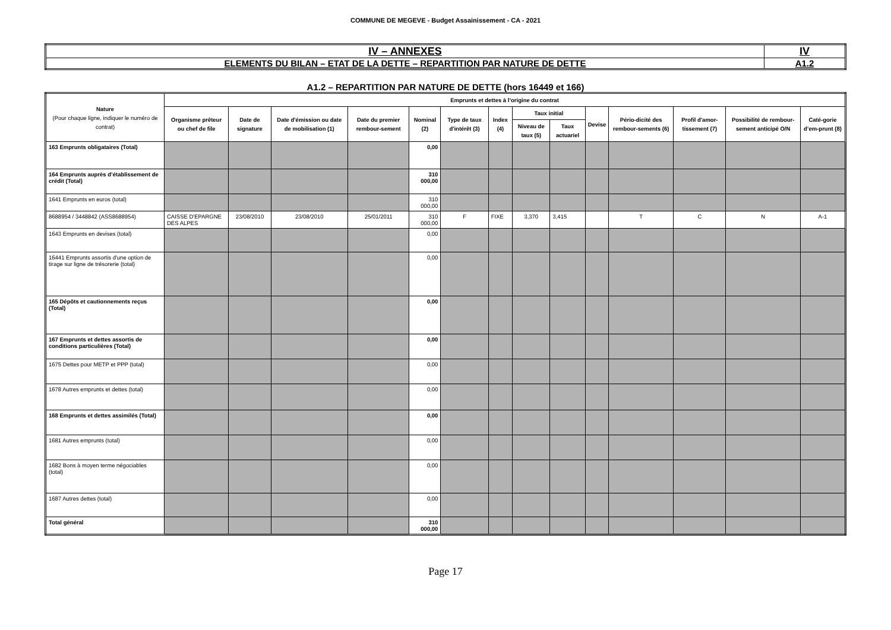COMMUNE DE MEGEVE - Budget Assainissement - CA - 2021
| IV – ANNEXES | IV |
| ELEMENTS DU BILAN – ETAT DE LA DETTE – REPARTITION PAR NATURE DE DETTE | A1.2 |
A1.2 – REPARTITION PAR NATURE DE DETTE (hors 16449 et 166)
| Nature (Pour chaque ligne, indiquer le numéro de contrat) | Emprunts et dettes à l’origine du contrat | | | | | | | | | | | | | |
| --- | --- | --- | --- | --- | --- | --- | --- | --- | --- | --- | --- | --- | --- | --- |
| | Organisme prêteur ou chef de file | Date de signature | Date d'émission ou date de mobilisation (1) | Date du premier rembour-sement | Nominal (2) | Type de taux d'intérêt (3) | Index (4) | Taux initial | | Devise | Pério-dicité des rembour-sements (6) | Profil d'amor-tissement (7) | Possibilité de rembour-sement anticipé O/N | Caté-gorie d’em-prunt (8) |
| | | | | | | | | Niveau de taux (5) | Taux actuariel | | | | | |
| 163 Emprunts obligataires (Total) | | | | | 0,00 | | | | | | | | | |
| 164 Emprunts auprès d’établissement de crédit (Total) | | | | | 310 000,00 | | | | | | | | | |
| 1641 Emprunts en euros (total) | | | | | 310 000,00 | | | | | | | | | |
| 8688954 / 3448842 (ASS8688954) | CAISSE D'EPARGNE DES ALPES | 23/08/2010 | 23/08/2010 | 25/01/2011 | 310 000,00 | F | FIXE | 3,370 | 3,415 | | T | C | N | A-1 |
| 1643 Emprunts en devises (total) | | | | | 0,00 | | | | | | | | | |
| 16441 Emprunts assortis d'une option de tirage sur ligne de trésorerie (total) | | | | | 0,00 | | | | | | | | | |
| 165 Dépôts et cautionnements reçus (Total) | | | | | 0,00 | | | | | | | | | |
| 167 Emprunts et dettes assortis de conditions particulières (Total) | | | | | 0,00 | | | | | | | | | |
| 1675 Dettes pour METP et PPP (total) | | | | | 0,00 | | | | | | | | | |
| 1678 Autres emprunts et dettes (total) | | | | | 0,00 | | | | | | | | | |
| 168 Emprunts et dettes assimilés (Total) | | | | | 0,00 | | | | | | | | | |
| 1681 Autres emprunts (total) | | | | | 0,00 | | | | | | | | | |
| 1682 Bons à moyen terme négociables (total) | | | | | 0,00 | | | | | | | | | |
| 1687 Autres dettes (total) | | | | | 0,00 | | | | | | | | | |
| Total général | | | | | 310 000,00 | | | | | | | | | |
Page 17